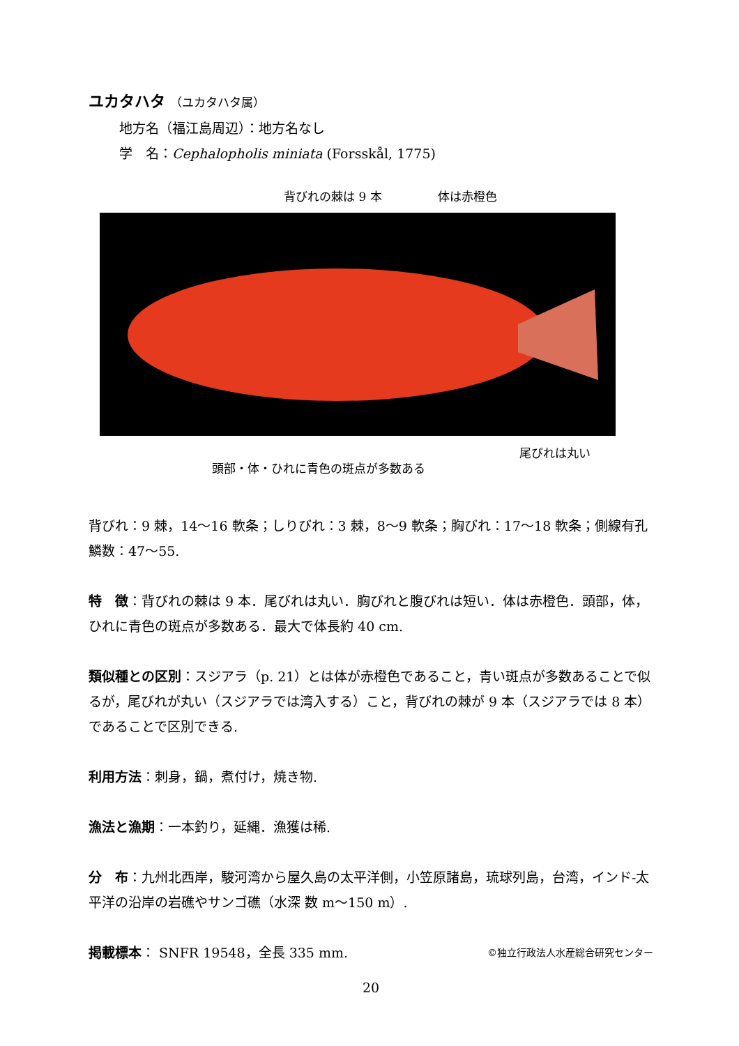ユカタハタ （ユカタハタ属）
地方名（福江島周辺）：地方名なし
学　名：Cephalopholis miniata (Forsskål, 1775)
背びれの棘は 9 本 体は赤橙色
尾びれは丸い
頭部・体・ひれに青色の斑点が多数ある
背びれ：9 棘，14〜16 軟条；しりびれ：3 棘，8〜9 軟条；胸びれ：17〜18 軟条；側線有孔鱗数：47〜55.
特　徴：背びれの棘は 9 本．尾びれは丸い．胸びれと腹びれは短い．体は赤橙色．頭部，体，ひれに青色の斑点が多数ある．最大で体長約 40 cm.
類似種との区別：スジアラ（p. 21）とは体が赤橙色であること，青い斑点が多数あることで似るが，尾びれが丸い（スジアラでは湾入する）こと，背びれの棘が 9 本（スジアラでは 8 本）であることで区別できる.
利用方法：刺身，鍋，煮付け，焼き物.
漁法と漁期：一本釣り，延縄．漁獲は稀.
分　布：九州北西岸，駿河湾から屋久島の太平洋側，小笠原諸島，琉球列島，台湾，インド-太平洋の沿岸の岩礁やサンゴ礁（水深 数 m〜150 m）.
掲載標本： SNFR 19548，全長 335 mm. ©独立行政法人水産総合研究センター
20